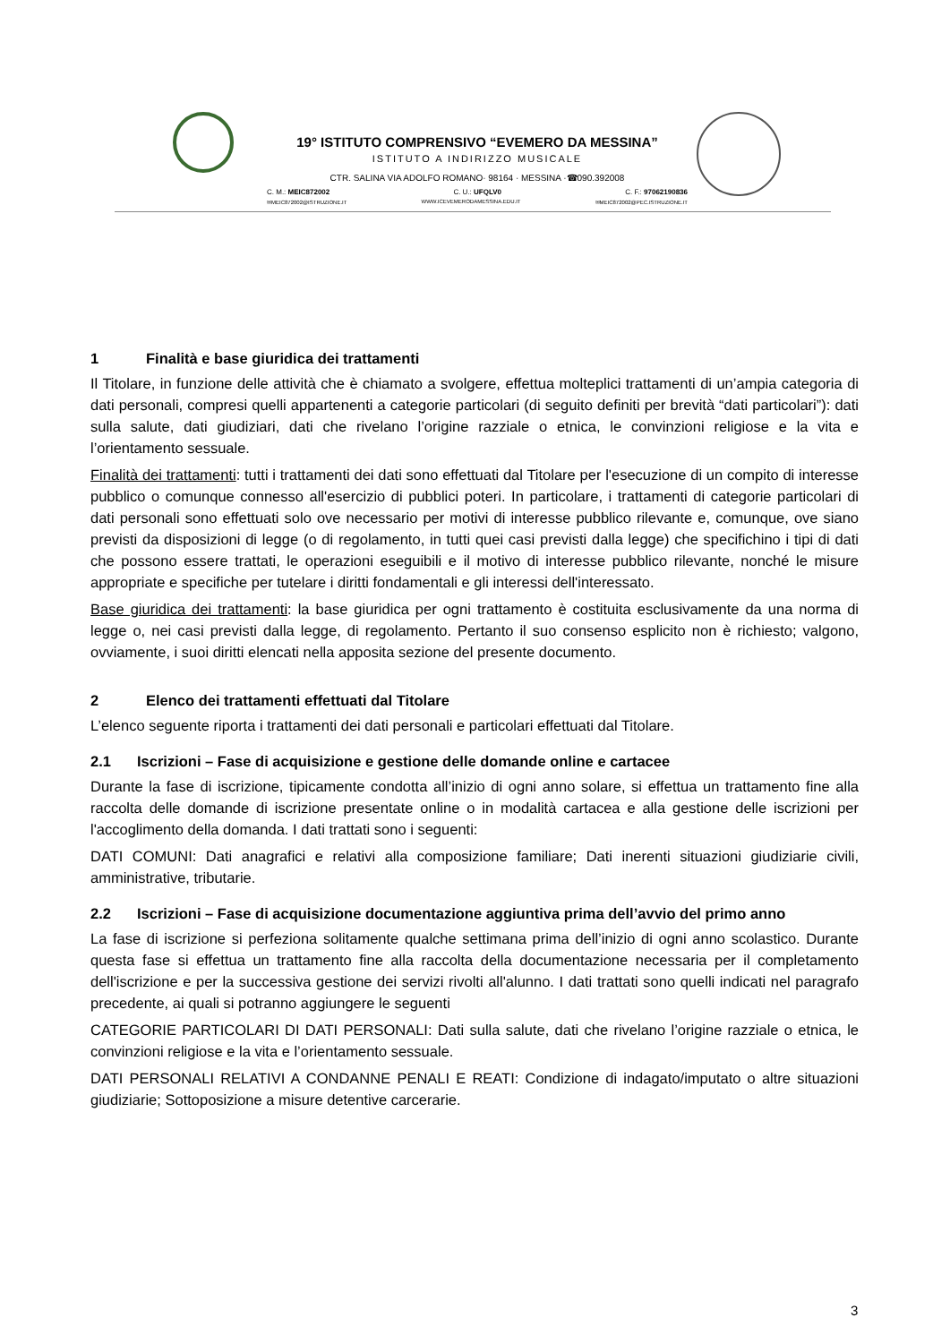19° ISTITUTO COMPRENSIVO “EVEMERO DA MESSINA”
ISTITUTO A INDIRIZZO MUSICALE
CTR. SALINA VIA ADOLFO ROMANO· 98164 · MESSINA ·☎090.392008
C. M.: MEIC872002 C. U.: UFQLV0 C. F.: 97062190836
✉MEIC872002@ISTRUZIONE.IT WWW.ICEVEMERODAMESSINA.EDU.IT ✉MEIC872002@PEC.ISTRUZIONE.IT
1 Finalità e base giuridica dei trattamenti
Il Titolare, in funzione delle attività che è chiamato a svolgere, effettua molteplici trattamenti di un’ampia categoria di dati personali, compresi quelli appartenenti a categorie particolari (di seguito definiti per brevità “dati particolari”): dati sulla salute, dati giudiziari, dati che rivelano l’origine razziale o etnica, le convinzioni religiose e la vita e l’orientamento sessuale.
Finalità dei trattamenti: tutti i trattamenti dei dati sono effettuati dal Titolare per l'esecuzione di un compito di interesse pubblico o comunque connesso all'esercizio di pubblici poteri. In particolare, i trattamenti di categorie particolari di dati personali sono effettuati solo ove necessario per motivi di interesse pubblico rilevante e, comunque, ove siano previsti da disposizioni di legge (o di regolamento, in tutti quei casi previsti dalla legge) che specifichino i tipi di dati che possono essere trattati, le operazioni eseguibili e il motivo di interesse pubblico rilevante, nonché le misure appropriate e specifiche per tutelare i diritti fondamentali e gli interessi dell'interessato.
Base giuridica dei trattamenti: la base giuridica per ogni trattamento è costituita esclusivamente da una norma di legge o, nei casi previsti dalla legge, di regolamento. Pertanto il suo consenso esplicito non è richiesto; valgono, ovviamente, i suoi diritti elencati nella apposita sezione del presente documento.
2 Elenco dei trattamenti effettuati dal Titolare
L’elenco seguente riporta i trattamenti dei dati personali e particolari effettuati dal Titolare.
2.1 Iscrizioni – Fase di acquisizione e gestione delle domande online e cartacee
Durante la fase di iscrizione, tipicamente condotta all’inizio di ogni anno solare, si effettua un trattamento fine alla raccolta delle domande di iscrizione presentate online o in modalità cartacea e alla gestione delle iscrizioni per l'accoglimento della domanda. I dati trattati sono i seguenti:
DATI COMUNI: Dati anagrafici e relativi alla composizione familiare; Dati inerenti situazioni giudiziarie civili, amministrative, tributarie.
2.2 Iscrizioni – Fase di acquisizione documentazione aggiuntiva prima dell’avvio del primo anno
La fase di iscrizione si perfeziona solitamente qualche settimana prima dell’inizio di ogni anno scolastico. Durante questa fase si effettua un trattamento fine alla raccolta della documentazione necessaria per il completamento dell'iscrizione e per la successiva gestione dei servizi rivolti all'alunno. I dati trattati sono quelli indicati nel paragrafo precedente, ai quali si potranno aggiungere le seguenti
CATEGORIE PARTICOLARI DI DATI PERSONALI: Dati sulla salute, dati che rivelano l’origine razziale o etnica, le convinzioni religiose e la vita e l’orientamento sessuale.
DATI PERSONALI RELATIVI A CONDANNE PENALI E REATI: Condizione di indagato/imputato o altre situazioni giudiziarie; Sottoposizione a misure detentive carcerarie.
3